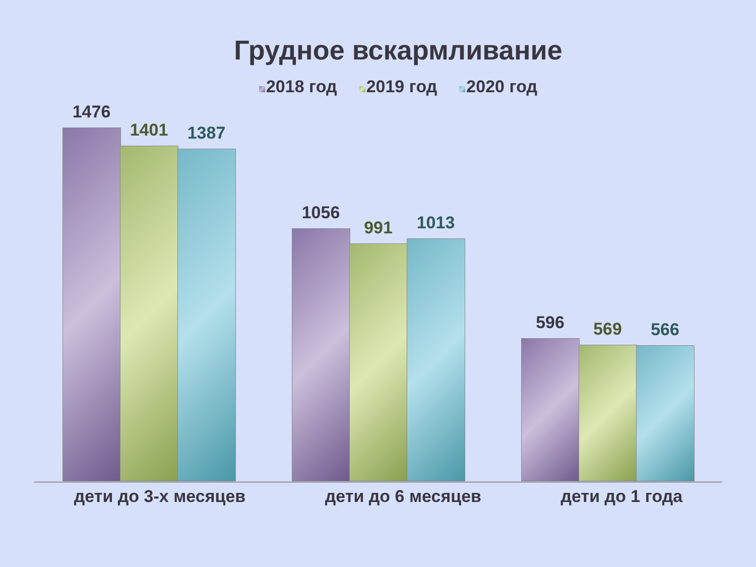Грудное вскармливание
2018 год 2019 год 2020 год
1476
1401
1387
1056
991
1013
596
569
566
дети до 3-х месяцев дети до 6 месяцев дети до 1 года